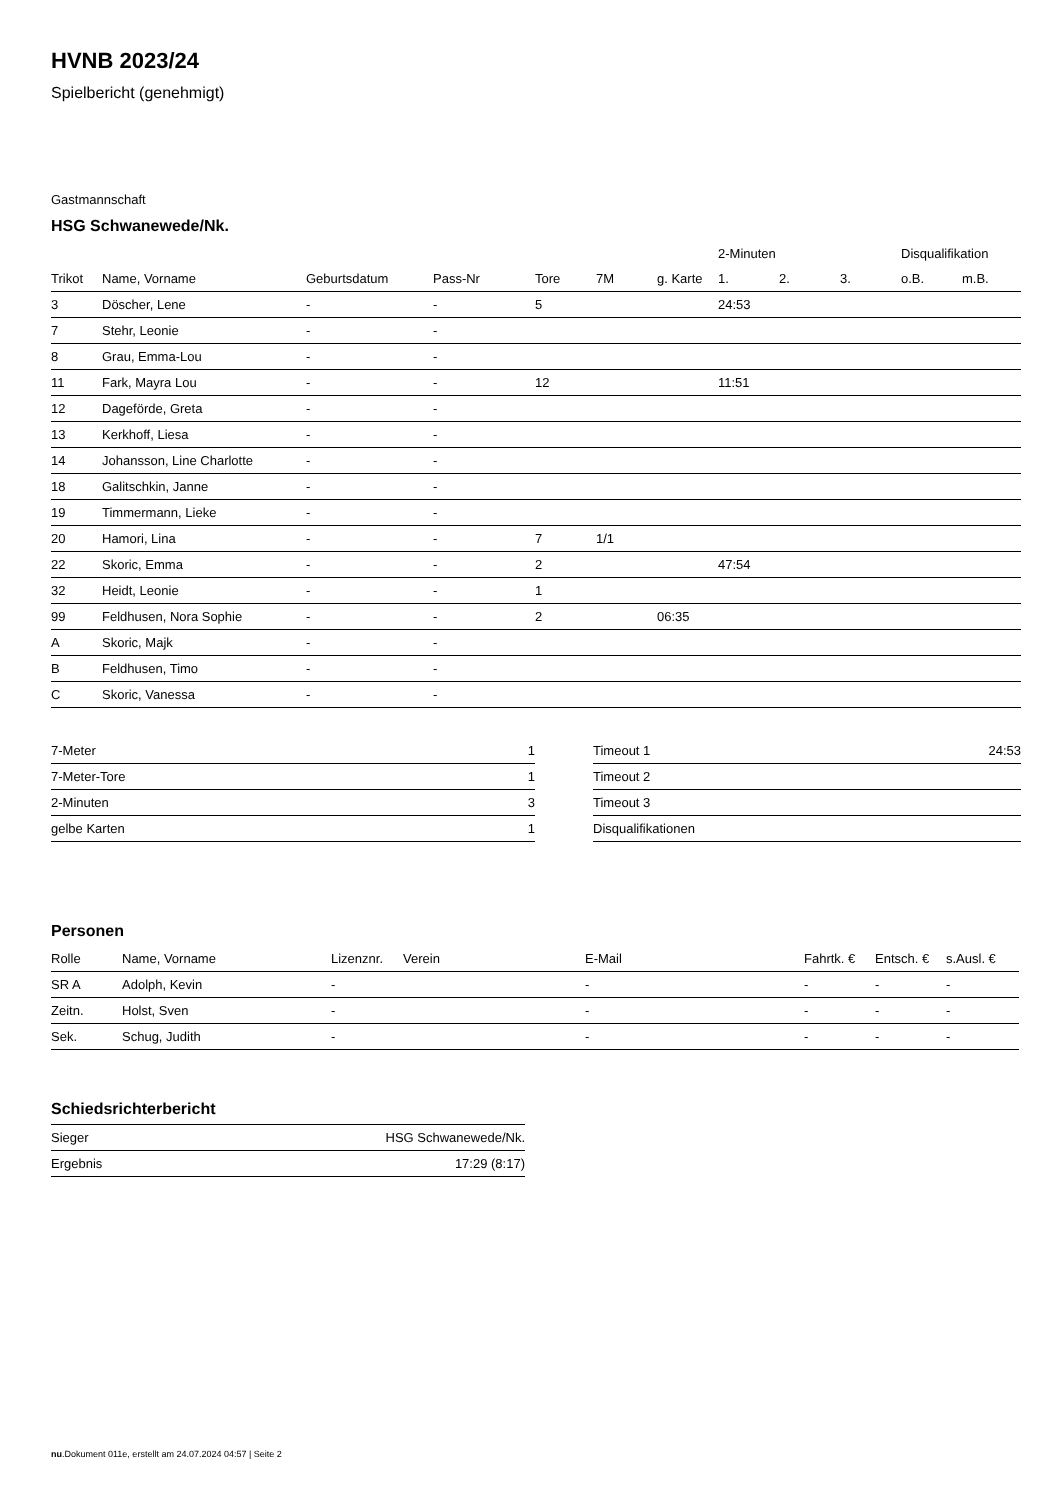HVNB 2023/24
Spielbericht (genehmigt)
Gastmannschaft
HSG Schwanewede/Nk.
| | | | | | | | 2-Minuten | | | Disqualifikation | |
| --- | --- | --- | --- | --- | --- | --- | --- | --- | --- | --- | --- |
| Trikot | Name, Vorname | Geburtsdatum | Pass-Nr | Tore | 7M | g. Karte | 1. | 2. | 3. | o.B. | m.B. |
| 3 | Döscher, Lene | - | - | 5 | | | 24:53 | | | | |
| 7 | Stehr, Leonie | - | - | | | | | | | | |
| 8 | Grau, Emma-Lou | - | - | | | | | | | | |
| 11 | Fark, Mayra Lou | - | - | 12 | | | 11:51 | | | | |
| 12 | Dageförde, Greta | - | - | | | | | | | | |
| 13 | Kerkhoff, Liesa | - | - | | | | | | | | |
| 14 | Johansson, Line Charlotte | - | - | | | | | | | | |
| 18 | Galitschkin, Janne | - | - | | | | | | | | |
| 19 | Timmermann, Lieke | - | - | | | | | | | | |
| 20 | Hamori, Lina | - | - | 7 | 1/1 | | | | | | |
| 22 | Skoric, Emma | - | - | 2 | | | 47:54 | | | | |
| 32 | Heidt, Leonie | - | - | 1 | | | | | | | |
| 99 | Feldhusen, Nora Sophie | - | - | 2 | | 06:35 | | | | | |
| A | Skoric, Majk | - | - | | | | | | | | |
| B | Feldhusen, Timo | - | - | | | | | | | | |
| C | Skoric, Vanessa | - | - | | | | | | | | |
| 7-Meter | 1 |
| 7-Meter-Tore | 1 |
| 2-Minuten | 3 |
| gelbe Karten | 1 |
| Timeout 1 | 24:53 |
| Timeout 2 | |
| Timeout 3 | |
| Disqualifikationen | |
Personen
| Rolle | Name, Vorname | Lizenznr. | Verein | E-Mail | Fahrtk. € | Entsch. € | s.Ausl. € |
| --- | --- | --- | --- | --- | --- | --- | --- |
| SR A | Adolph, Kevin | - | | - | - | - | - |
| Zeitn. | Holst, Sven | - | | - | - | - | - |
| Sek. | Schug, Judith | - | | - | - | - | - |
Schiedsrichterbericht
| Sieger | HSG Schwanewede/Nk. |
| Ergebnis | 17:29 (8:17) |
nu.Dokument 011e, erstellt am 24.07.2024 04:57 | Seite 2